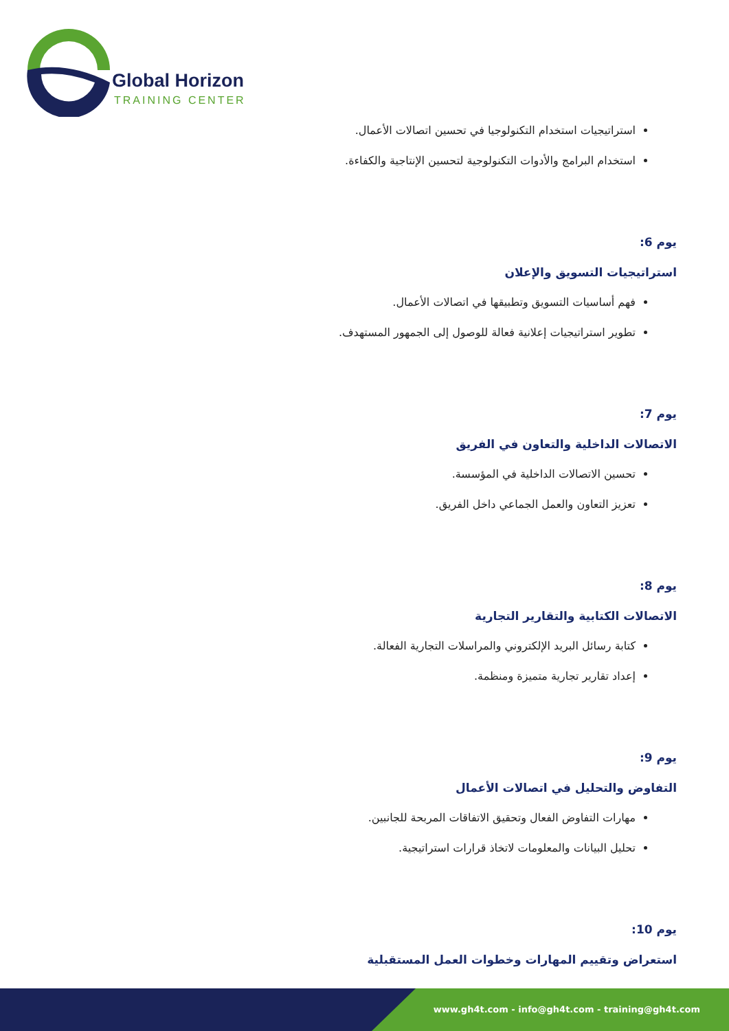Global Horizon
TRAINING CENTER
استراتيجيات استخدام التكنولوجيا في تحسين اتصالات الأعمال.
استخدام البرامج والأدوات التكنولوجية لتحسين الإنتاجية والكفاءة.
يوم 6:
استراتيجيات التسويق والإعلان
فهم أساسيات التسويق وتطبيقها في اتصالات الأعمال.
تطوير استراتيجيات إعلانية فعالة للوصول إلى الجمهور المستهدف.
يوم 7:
الاتصالات الداخلية والتعاون في الفريق
تحسين الاتصالات الداخلية في المؤسسة.
تعزيز التعاون والعمل الجماعي داخل الفريق.
يوم 8:
الاتصالات الكتابية والتقارير التجارية
كتابة رسائل البريد الإلكتروني والمراسلات التجارية الفعالة.
إعداد تقارير تجارية متميزة ومنظمة.
يوم 9:
التفاوض والتحليل في اتصالات الأعمال
مهارات التفاوض الفعال وتحقيق الاتفاقات المربحة للجانبين.
تحليل البيانات والمعلومات لاتخاذ قرارات استراتيجية.
يوم 10:
استعراض وتقييم المهارات وخطوات العمل المستقبلية
www.gh4t.com - info@gh4t.com - training@gh4t.com